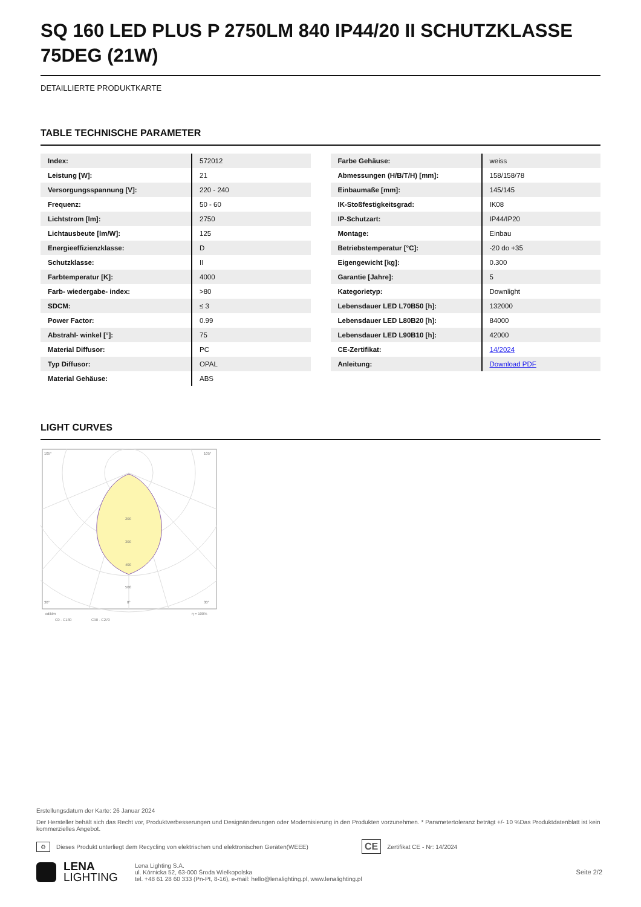SQ 160 LED PLUS P 2750LM 840 IP44/20 II SCHUTZKLASSE 75DEG (21W)
DETAILLIERTE PRODUKTKARTE
TABLE TECHNISCHE PARAMETER
| Index: | 572012 |
| Leistung [W]: | 21 |
| Versorgungsspannung [V]: | 220 - 240 |
| Frequenz: | 50 - 60 |
| Lichtstrom [lm]: | 2750 |
| Lichtausbeute [lm/W]: | 125 |
| Energieeffizienzklasse: | D |
| Schutzklasse: | II |
| Farbtemperatur [K]: | 4000 |
| Farb- wiedergabe- index: | >80 |
| SDCM: | ≤ 3 |
| Power Factor: | 0.99 |
| Abstrahl- winkel [°]: | 75 |
| Material Diffusor: | PC |
| Typ Diffusor: | OPAL |
| Material Gehäuse: | ABS |
| Farbe Gehäuse: | weiss |
| Abmessungen (H/B/T/H) [mm]: | 158/158/78 |
| Einbaumaße [mm]: | 145/145 |
| IK-Stoßfestigkeitsgrad: | IK08 |
| IP-Schutzart: | IP44/IP20 |
| Montage: | Einbau |
| Betriebstemperatur [°C]: | -20 do +35 |
| Eigengewicht [kg]: | 0.300 |
| Garantie [Jahre]: | 5 |
| Kategorietyp: | Downlight |
| Lebensdauer LED L70B50 [h]: | 132000 |
| Lebensdauer LED L80B20 [h]: | 84000 |
| Lebensdauer LED L90B10 [h]: | 42000 |
| CE-Zertifikat: | 14/2024 |
| Anleitung: | Download PDF |
LIGHT CURVES
105°
105°
200
300
400
500
30°
0°
30°
cd/klm
C0 - C180
C90 - C270
η = 100%
Erstellungsdatum der Karte: 26 Januar 2024
Der Hersteller behält sich das Recht vor, Produktverbesserungen und Designänderungen oder Modernisierung in den Produkten vorzunehmen. * Parametertoleranz beträgt +/- 10 %Das Produktdatenblatt ist kein kommerzielles Angebot.
♻ Dieses Produkt unterliegt dem Recycling von elektrischen und elektronischen Geräten(WEEE) CE Zertifikat CE - Nr: 14/2024
LENA
LIGHTING
Lena Lighting S.A.
ul. Kórnicka 52, 63-000 Środa Wielkopolska
tel. +48 61 28 60 333 (Pn-Pt, 8-16), e-mail: hello@lenalighting.pl, www.lenalighting.pl
Seite 2/2